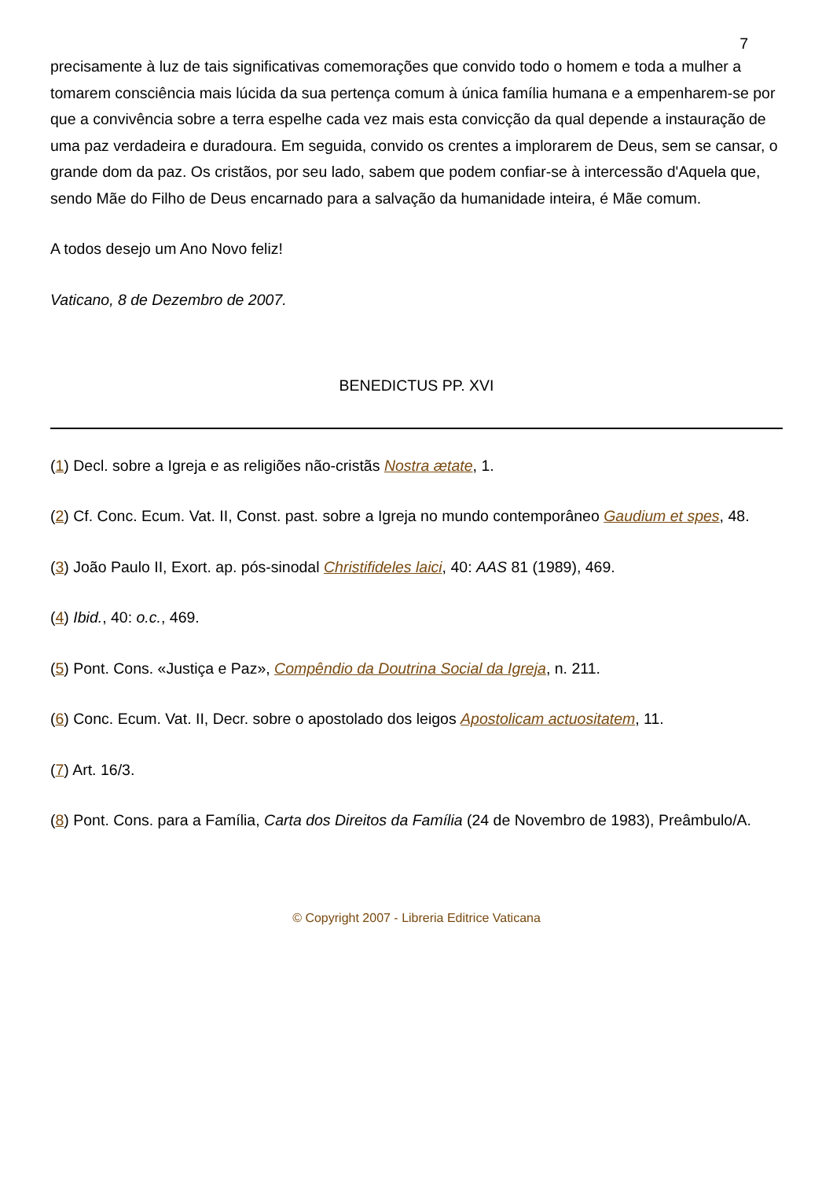7
precisamente à luz de tais significativas comemorações que convido todo o homem e toda a mulher a tomarem consciência mais lúcida da sua pertença comum à única família humana e a empenharem-se por que a convivência sobre a terra espelhe cada vez mais esta convicção da qual depende a instauração de uma paz verdadeira e duradoura. Em seguida, convido os crentes a implorarem de Deus, sem se cansar, o grande dom da paz. Os cristãos, por seu lado, sabem que podem confiar-se à intercessão d'Aquela que, sendo Mãe do Filho de Deus encarnado para a salvação da humanidade inteira, é Mãe comum.
A todos desejo um Ano Novo feliz!
Vaticano, 8 de Dezembro de 2007.
BENEDICTUS PP. XVI
(1) Decl. sobre a Igreja e as religiões não-cristãs Nostra ætate, 1.
(2) Cf. Conc. Ecum. Vat. II, Const. past. sobre a Igreja no mundo contemporâneo Gaudium et spes, 48.
(3) João Paulo II, Exort. ap. pós-sinodal Christifideles laici, 40: AAS 81 (1989), 469.
(4) Ibid., 40: o.c., 469.
(5) Pont. Cons. «Justiça e Paz», Compêndio da Doutrina Social da Igreja, n. 211.
(6) Conc. Ecum. Vat. II, Decr. sobre o apostolado dos leigos Apostolicam actuositatem, 11.
(7) Art. 16/3.
(8) Pont. Cons. para a Família, Carta dos Direitos da Família (24 de Novembro de 1983), Preâmbulo/A.
© Copyright 2007 - Libreria Editrice Vaticana